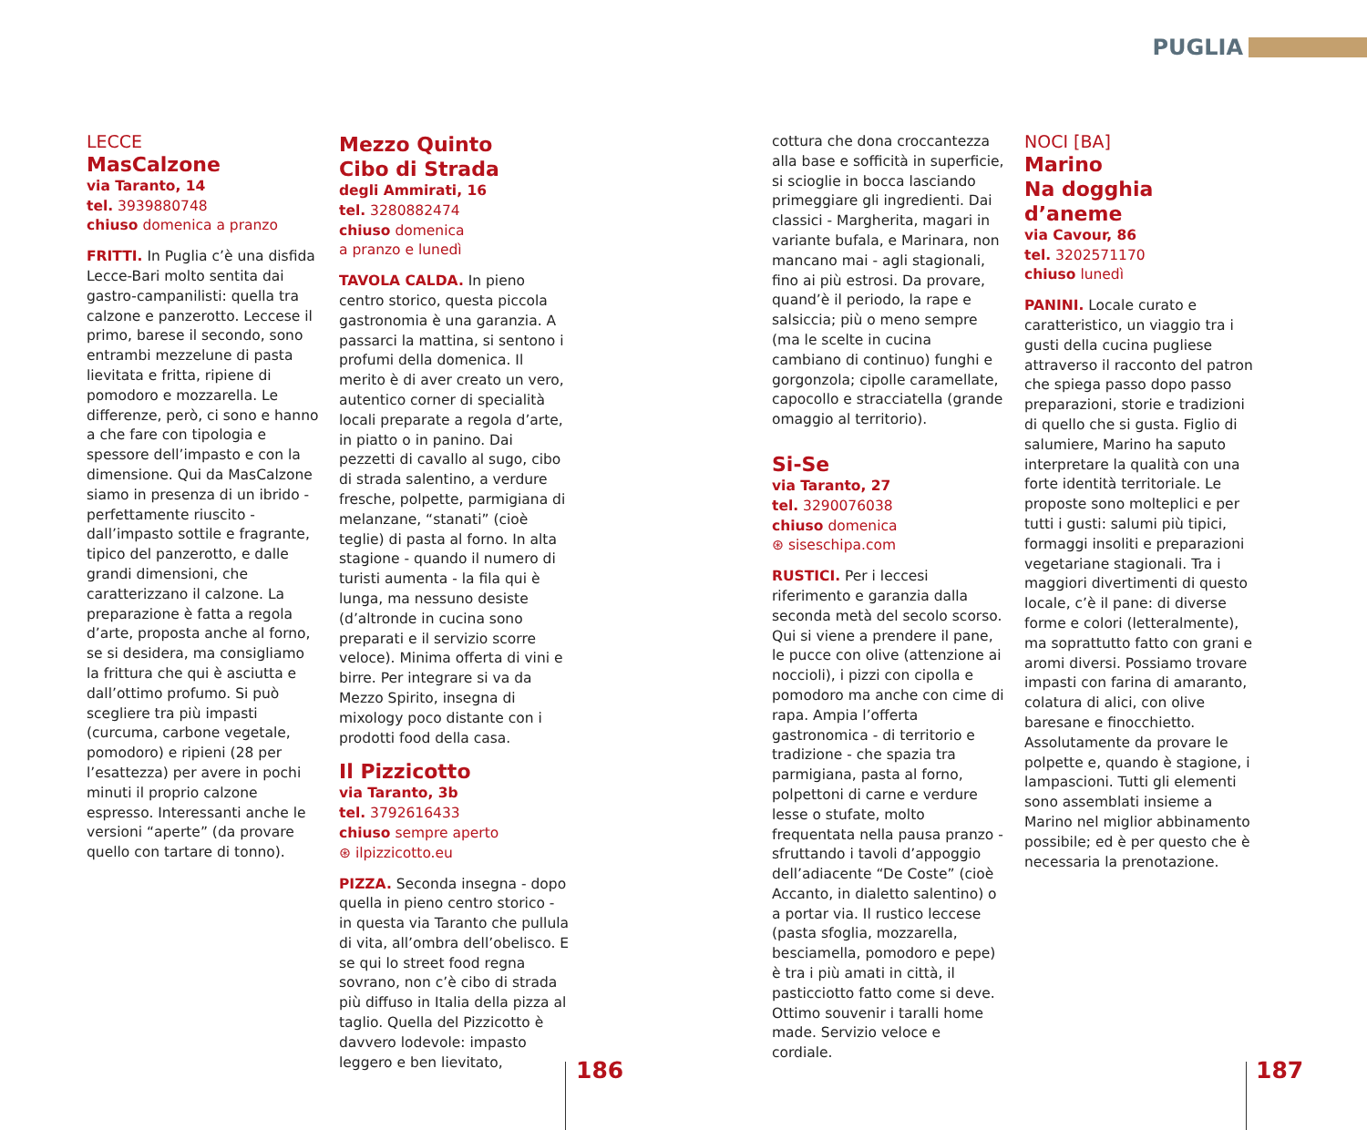PUGLIA
LECCE
MasCalzone
via Taranto, 14
tel. 3939880748
chiuso domenica a pranzo
FRITTI. In Puglia c’è una disfida Lecce-Bari molto sentita dai gastro-campanilisti: quella tra calzone e panzerotto. Leccese il primo, barese il secondo, sono entrambi mezzelune di pasta lievitata e fritta, ripiene di pomodoro e mozzarella. Le differenze, però, ci sono e hanno a che fare con tipologia e spessore dell’impasto e con la dimensione. Qui da MasCalzone siamo in presenza di un ibrido - perfettamente riuscito - dall’impasto sottile e fragrante, tipico del panzerotto, e dalle grandi dimensioni, che caratterizzano il calzone. La preparazione è fatta a regola d’arte, proposta anche al forno, se si desidera, ma consigliamo la frittura che qui è asciutta e dall’ottimo profumo. Si può scegliere tra più impasti (curcuma, carbone vegetale, pomodoro) e ripieni (28 per l’esattezza) per avere in pochi minuti il proprio calzone espresso. Interessanti anche le versioni “aperte” (da provare quello con tartare di tonno).
Mezzo Quinto
Cibo di Strada
degli Ammirati, 16
tel. 3280882474
chiuso domenica
a pranzo e lunedì
TAVOLA CALDA. In pieno centro storico, questa piccola gastronomia è una garanzia. A passarci la mattina, si sentono i profumi della domenica. Il merito è di aver creato un vero, autentico corner di specialità locali preparate a regola d’arte, in piatto o in panino. Dai pezzetti di cavallo al sugo, cibo di strada salentino, a verdure fresche, polpette, parmigiana di melanzane, “stanati” (cioè teglie) di pasta al forno. In alta stagione - quando il numero di turisti aumenta - la fila qui è lunga, ma nessuno desiste (d’altronde in cucina sono preparati e il servizio scorre veloce). Minima offerta di vini e birre. Per integrare si va da Mezzo Spirito, insegna di mixology poco distante con i prodotti food della casa.
Il Pizzicotto
via Taranto, 3b
tel. 3792616433
chiuso sempre aperto
⊛ ilpizzicotto.eu
PIZZA. Seconda insegna - dopo quella in pieno centro storico - in questa via Taranto che pullula di vita, all’ombra dell’obelisco. E se qui lo street food regna sovrano, non c’è cibo di strada più diffuso in Italia della pizza al taglio. Quella del Pizzicotto è davvero lodevole: impasto leggero e ben lievitato,
cottura che dona croccantezza alla base e sofficità in superficie, si scioglie in bocca lasciando primeggiare gli ingredienti. Dai classici - Margherita, magari in variante bufala, e Marinara, non mancano mai - agli stagionali, fino ai più estrosi. Da provare, quand’è il periodo, la rape e salsiccia; più o meno sempre (ma le scelte in cucina cambiano di continuo) funghi e gorgonzola; cipolle caramellate, capocollo e stracciatella (grande omaggio al territorio).
Si-Se
via Taranto, 27
tel. 3290076038
chiuso domenica
⊛ siseschipa.com
RUSTICI. Per i leccesi riferimento e garanzia dalla seconda metà del secolo scorso. Qui si viene a prendere il pane, le pucce con olive (attenzione ai noccioli), i pizzi con cipolla e pomodoro ma anche con cime di rapa. Ampia l’offerta gastronomica - di territorio e tradizione - che spazia tra parmigiana, pasta al forno, polpettoni di carne e verdure lesse o stufate, molto frequentata nella pausa pranzo - sfruttando i tavoli d’appoggio dell’adiacente “De Coste” (cioè Accanto, in dialetto salentino) o a portar via. Il rustico leccese (pasta sfoglia, mozzarella, besciamella, pomodoro e pepe) è tra i più amati in città, il pasticciotto fatto come si deve. Ottimo souvenir i taralli home made. Servizio veloce e cordiale.
NOCI [BA]
Marino
Na dogghia d’aneme
via Cavour, 86
tel. 3202571170
chiuso lunedì
PANINI. Locale curato e caratteristico, un viaggio tra i gusti della cucina pugliese attraverso il racconto del patron che spiega passo dopo passo preparazioni, storie e tradizioni di quello che si gusta. Figlio di salumiere, Marino ha saputo interpretare la qualità con una forte identità territoriale. Le proposte sono molteplici e per tutti i gusti: salumi più tipici, formaggi insoliti e preparazioni vegetariane stagionali. Tra i maggiori divertimenti di questo locale, c’è il pane: di diverse forme e colori (letteralmente), ma soprattutto fatto con grani e aromi diversi. Possiamo trovare impasti con farina di amaranto, colatura di alici, con olive baresane e finocchietto. Assolutamente da provare le polpette e, quando è stagione, i lampascioni. Tutti gli elementi sono assemblati insieme a Marino nel miglior abbinamento possibile; ed è per questo che è necessaria la prenotazione.
186 187